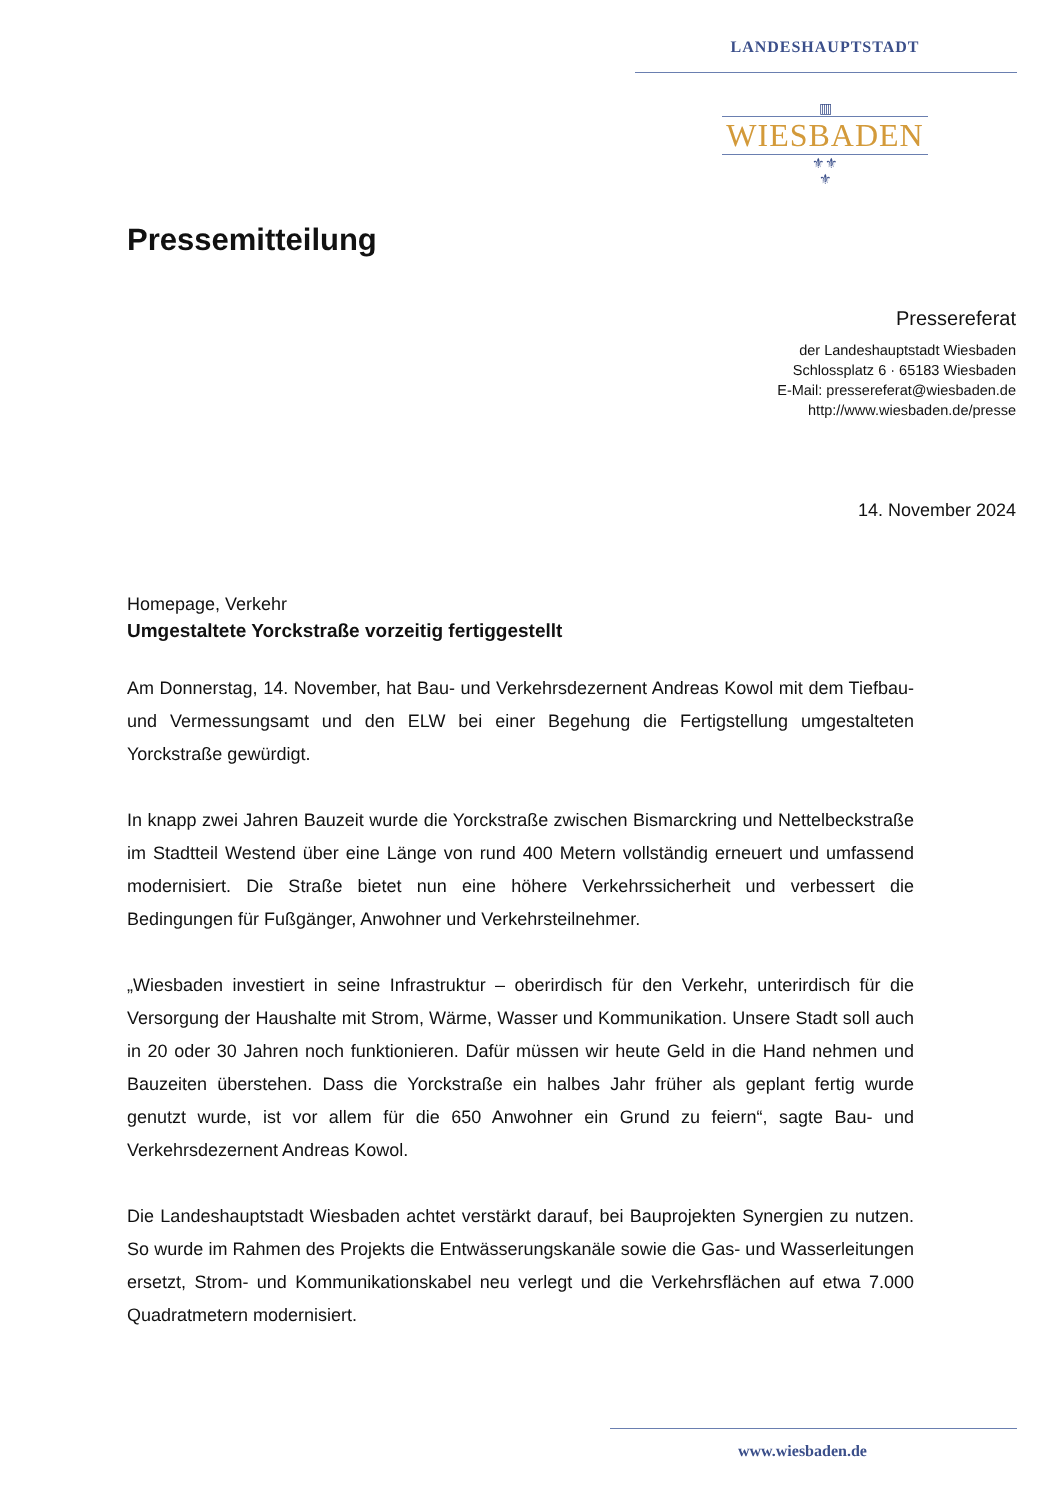LANDESHAUPTSTADT
▥
WIESBADEN
⚜⚜
⚜
Pressemitteilung
Pressereferat
der Landeshauptstadt Wiesbaden
Schlossplatz 6 · 65183 Wiesbaden
E-Mail: pressereferat@wiesbaden.de
http://www.wiesbaden.de/presse
14. November 2024
Homepage, Verkehr
Umgestaltete Yorckstraße vorzeitig fertiggestellt
Am Donnerstag, 14. November, hat Bau- und Verkehrsdezernent Andreas Kowol mit dem Tiefbau- und Vermessungsamt und den ELW bei einer Begehung die Fertigstellung umgestalteten Yorckstraße gewürdigt.
In knapp zwei Jahren Bauzeit wurde die Yorckstraße zwischen Bismarckring und Nettelbeckstraße im Stadtteil Westend über eine Länge von rund 400 Metern vollständig erneuert und umfassend modernisiert. Die Straße bietet nun eine höhere Verkehrssicherheit und verbessert die Bedingungen für Fußgänger, Anwohner und Verkehrsteilnehmer.
„Wiesbaden investiert in seine Infrastruktur – oberirdisch für den Verkehr, unterirdisch für die Versorgung der Haushalte mit Strom, Wärme, Wasser und Kommunikation. Unsere Stadt soll auch in 20 oder 30 Jahren noch funktionieren. Dafür müssen wir heute Geld in die Hand nehmen und Bauzeiten überstehen. Dass die Yorckstraße ein halbes Jahr früher als geplant fertig wurde genutzt wurde, ist vor allem für die 650 Anwohner ein Grund zu feiern“, sagte Bau- und Verkehrsdezernent Andreas Kowol.
Die Landeshauptstadt Wiesbaden achtet verstärkt darauf, bei Bauprojekten Synergien zu nutzen. So wurde im Rahmen des Projekts die Entwässerungskanäle sowie die Gas- und Wasserleitungen ersetzt, Strom- und Kommunikationskabel neu verlegt und die Verkehrsflächen auf etwa 7.000 Quadratmetern modernisiert.
www.wiesbaden.de